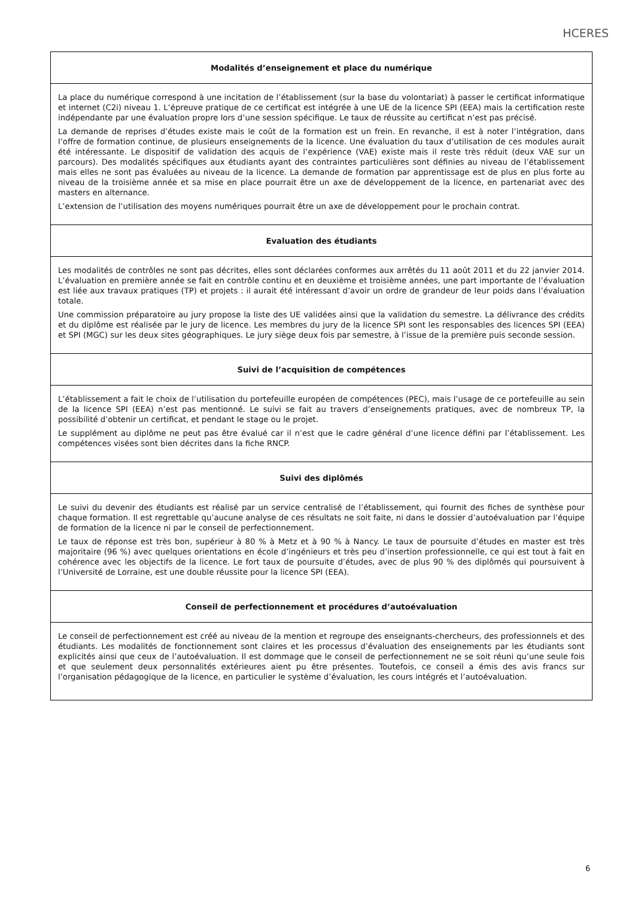HCERES
| Modalités d’enseignement et place du numérique |
| --- |
| La place du numérique correspond à une incitation de l’établissement (sur la base du volontariat) à passer le certificat informatique et internet (C2i) niveau 1. L’épreuve pratique de ce certificat est intégrée à une UE de la licence SPI (EEA) mais la certification reste indépendante par une évaluation propre lors d’une session spécifique. Le taux de réussite au certificat n’est pas précisé. La demande de reprises d’études existe mais le coût de la formation est un frein. En revanche, il est à noter l’intégration, dans l’offre de formation continue, de plusieurs enseignements de la licence. Une évaluation du taux d’utilisation de ces modules aurait été intéressante. Le dispositif de validation des acquis de l’expérience (VAE) existe mais il reste très réduit (deux VAE sur un parcours). Des modalités spécifiques aux étudiants ayant des contraintes particulières sont définies au niveau de l’établissement mais elles ne sont pas évaluées au niveau de la licence. La demande de formation par apprentissage est de plus en plus forte au niveau de la troisième année et sa mise en place pourrait être un axe de développement de la licence, en partenariat avec des masters en alternance. L’extension de l’utilisation des moyens numériques pourrait être un axe de développement pour le prochain contrat. |
| Evaluation des étudiants |
| Les modalités de contrôles ne sont pas décrites, elles sont déclarées conformes aux arrêtés du 11 août 2011 et du 22 janvier 2014. L’évaluation en première année se fait en contrôle continu et en deuxième et troisième années, une part importante de l’évaluation est liée aux travaux pratiques (TP) et projets : il aurait été intéressant d’avoir un ordre de grandeur de leur poids dans l’évaluation totale. Une commission préparatoire au jury propose la liste des UE validées ainsi que la validation du semestre. La délivrance des crédits et du diplôme est réalisée par le jury de licence. Les membres du jury de la licence SPI sont les responsables des licences SPI (EEA) et SPI (MGC) sur les deux sites géographiques. Le jury siège deux fois par semestre, à l’issue de la première puis seconde session. |
| Suivi de l’acquisition de compétences |
| L’établissement a fait le choix de l’utilisation du portefeuille européen de compétences (PEC), mais l’usage de ce portefeuille au sein de la licence SPI (EEA) n’est pas mentionné. Le suivi se fait au travers d’enseignements pratiques, avec de nombreux TP, la possibilité d’obtenir un certificat, et pendant le stage ou le projet. Le supplément au diplôme ne peut pas être évalué car il n’est que le cadre général d’une licence défini par l’établissement. Les compétences visées sont bien décrites dans la fiche RNCP. |
| Suivi des diplômés |
| Le suivi du devenir des étudiants est réalisé par un service centralisé de l’établissement, qui fournit des fiches de synthèse pour chaque formation. Il est regrettable qu’aucune analyse de ces résultats ne soit faite, ni dans le dossier d’autoévaluation par l’équipe de formation de la licence ni par le conseil de perfectionnement. Le taux de réponse est très bon, supérieur à 80 % à Metz et à 90 % à Nancy. Le taux de poursuite d’études en master est très majoritaire (96 %) avec quelques orientations en école d’ingénieurs et très peu d’insertion professionnelle, ce qui est tout à fait en cohérence avec les objectifs de la licence. Le fort taux de poursuite d’études, avec de plus 90 % des diplômés qui poursuivent à l’Université de Lorraine, est une double réussite pour la licence SPI (EEA). |
| Conseil de perfectionnement et procédures d’autoévaluation |
| Le conseil de perfectionnement est créé au niveau de la mention et regroupe des enseignants-chercheurs, des professionnels et des étudiants. Les modalités de fonctionnement sont claires et les processus d’évaluation des enseignements par les étudiants sont explicités ainsi que ceux de l’autoévaluation. Il est dommage que le conseil de perfectionnement ne se soit réuni qu’une seule fois et que seulement deux personnalités extérieures aient pu être présentes. Toutefois, ce conseil a émis des avis francs sur l’organisation pédagogique de la licence, en particulier le système d’évaluation, les cours intégrés et l’autoévaluation. |
6